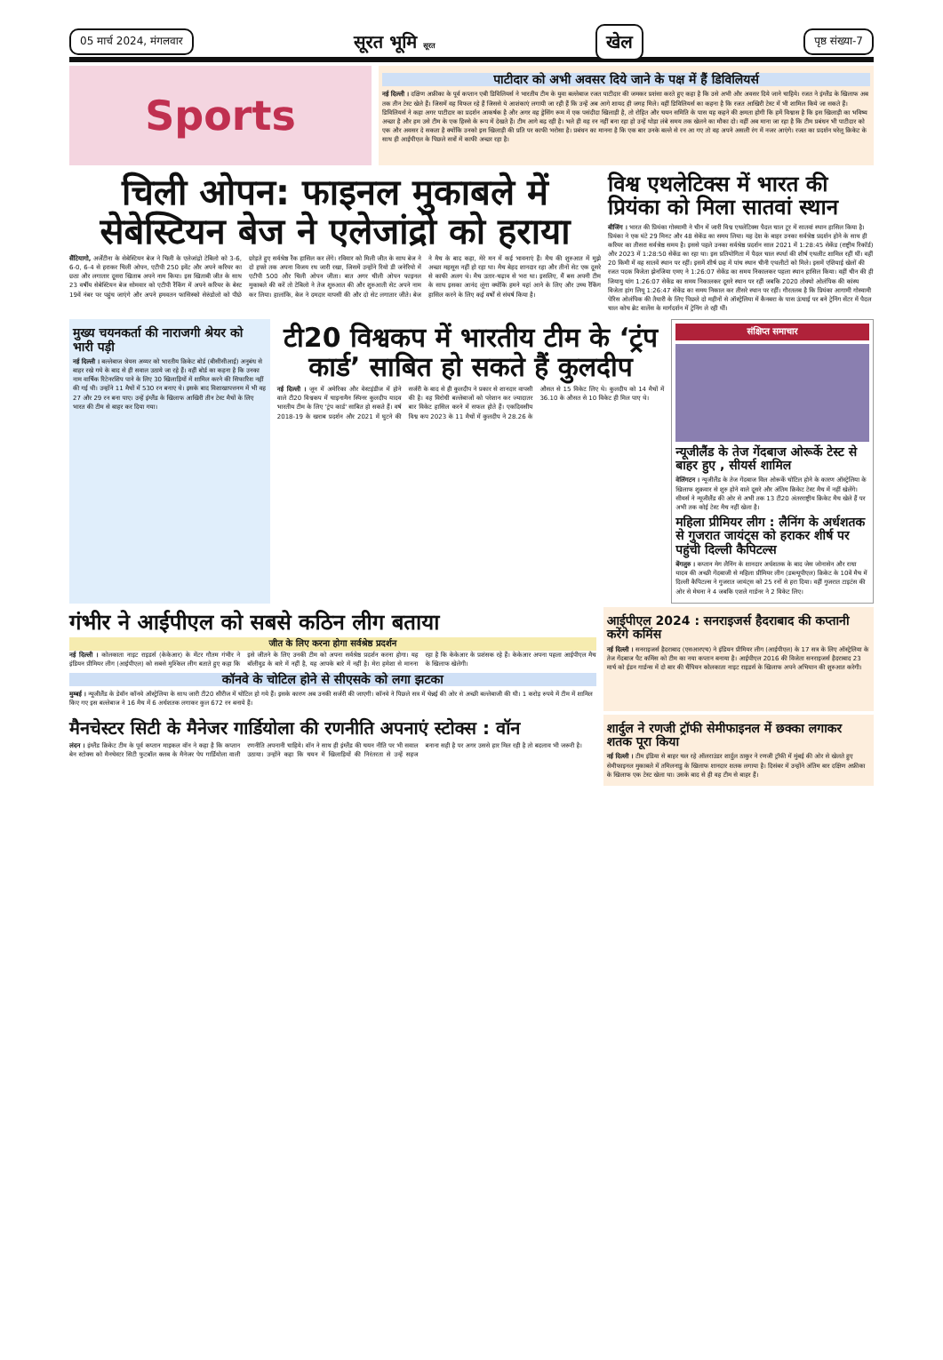05 मार्च 2024, मंगलवार सूरत भूमि सूरत खेल पृष्ठ संख्या-7
Sports
पाटीदार को अभी अवसर दिये जाने के पक्ष में हैं डिविलियर्स
नई दिल्ली । दक्षिण अफ्रीका के पूर्व कप्तान एबी डिविलियर्स ने भारतीय टीम के युवा बल्लेबाज रजत पाटीदार की जमकर प्रशंसा करते हुए कहा है कि उसे अभी और अवसर दिये जाने चाहिये। रजत ने इंग्लैंड के खिलाफ अब तक तीन टेस्ट खेले हैं। जिसमें वह विफल रहे हैं जिससे ये आशंकाएं लगायी जा रही हैं कि उन्हें अब आगे शायद ही जगह मिले। वहीं डिविलियर्स का कहना है कि रजत आखिरी टेस्ट में भी शामिल किये जा सकते हैं। डिविलियर्स ने कहा अगर पाटीदार का प्रदर्शन आकर्षक है और अगर वह ड्रेसिंग रूम में एक पसंदीदा खिलाड़ी है, तो रोहित और चयन समिति के पास यह कहने की क्षमता होगी कि हमें विश्वास है कि इस खिलाड़ी का भविष्य अच्छा है और हम उसे टीम के एक हिस्से के रूप में देखते हैं। टीम आगे बढ़ रही है। भले ही वह रन नहीं बना रहा हो उन्हें थोड़ा लंबे समय तक खेलने का मौका दो। वहीं अब माना जा रहा है कि टीम प्रबंधन भी पाटीदार को एक और अवसर दे सकता है क्योंकि उनको इस खिलाड़ी की प्रति पर काफी भरोसा है। प्रबंधन का मानना है कि एक बार उनके बल्ले से रन आ गए तो वह अपने असली रंग में नजर आएंगे। रजत का प्रदर्शन घरेलू क्रिकेट के साथ ही आईपीएल के पिछले सत्रों में काफी अच्छा रहा है।
चिली ओपन: फाइनल मुकाबले में सेबेस्टियन बेज ने एलेजांद्रो को हराया
सैंटियागो, अर्जेंटीना के सेबेस्टियन बेज ने चिली के एलेजांद्रो टेबिलो को 3-6, 6-0, 6-4 से हराकर चिली ओपन, एटीपी 250 इवेंट और अपने करियर का छठा और लगातार दूसरा खिताब अपने नाम किया। इस खिताबी जीत के साथ 23 वर्षीय सेबेस्टियन बेज सोमवार को एटीपी रैंकिंग में अपने करियर के बेस्ट 19वें नंबर पर पहुंच जाएंगे और अपने हमवतन फासिस्को सेरुंडोलो को पीछे छोड़ते हुए सर्वश्रेष्ठ रैंक हासिल कर लेंगे। रविवार को मिली जीत के साथ बेज ने दो हफ्ते तक अपना विजय रथ जारी रखा, जिसमें उन्होंने रियो डी जनेरियो में एटीपी 500 और चिली ओपन जीता। बात अगर चीली ओपन फाइनल मुकाबले की करें तो टेबिलो ने तेज शुरुआत की और शुरुआती सेट अपने नाम कर लिया। हालांकि, बेज ने दमदार वापसी की और दो सेट लगातार जीते। बेज ने मैच के बाद कहा, मेरे मन में कई भावनाएं हैं। मैच की शुरुआत में मुझे अच्छा महसूस नहीं हो रहा था। मैच बेहद शानदार रहा और तीनों सेट एक दूसरे से काफी अलग थे। मैच उतार-चढ़ाव से भरा था। इसलिए, मैं बस अपनी टीम के साथ इसका आनंद लूंगा क्योंकि हमने यहां आने के लिए और उच्च रैंकिंग हासिल करने के लिए कई वर्षों से संघर्ष किया है।
विश्व एथलेटिक्स में भारत की प्रियंका को मिला सातवां स्थान
बीजिंग । भारत की प्रियंका गोस्वामी ने चीन में जारी विश्व एथलेटिक्स पैदल चाल टूर में सातवां स्थान हासिल किया है। प्रियंका ने एक घंटे 29 मिनट और 48 सेकेंड का समय लिया। यह देश के बाहर उनका सर्वश्रेष्ठ प्रदर्शन होने के साथ ही करियर का तीसरा सर्वश्रेष्ठ समय है। इससे पहले उनका सर्वश्रेष्ठ प्रदर्शन साल 2021 में 1:28:45 सेकेंड (राष्ट्रीय रिकॉर्ड) और 2023 में 1:28:50 सेकेंड का रहा था। इस प्रतियोगिता में पैदल चाल स्पर्धा की शीर्ष एथलीट शामिल रहीं थीं। वहीं 20 किमी में वह सातवें स्थान पर रहीं। इसमें शीर्ष छह में पांच स्थान चीनी एथलीटों को मिले। इसमें एशियाई खेलों की रजत पदक विजेता झेनजिया एमए ने 1:26:07 सेकेंड का समय निकालकर पहला स्थान हासिल किया। वहीं चीन की ही जियायु यांग 1:26:07 सेकेंड का समय निकालकर दूसरे स्थान पर रहीं जबकि 2020 तोक्यो ओलंपिक की कांस्य विजेता हांग लियू 1:26:47 सेकेंड का समय निकाल कर तीसरे स्थान पर रहीं। गौरतलब है कि प्रियंका आगामी गोस्वामी पेरिस ओलंपिक की तैयारी के लिए पिछले दो महीनों से ऑस्ट्रेलिया में कैनबरा के पास ऊंचाई पर बने ट्रेनिंग सेंटर में पैदल चाल कोच ब्रेट वालेंस के मार्गदर्शन में ट्रेनिंग ले रही थीं।
मुख्य चयनकर्ता की नाराजगी श्रेयर को भारी पड़ी
नई दिल्ली । बल्लेबाज श्रेयस अय्यर को भारतीय क्रिकेट बोर्ड (बीसीसीआई) अनुबंध से बाहर रखे गये के बाद से ही सवाल उठाये जा रहे हैं। वहीं बोर्ड का कहना है कि उनका नाम वार्षिक रिटेनरशिप पाने के लिए 30 खिलाड़ियों में शामिल करने की सिफारिश नहीं की गई थी। उन्होंने 11 मैचों में 530 रन बनाए थे। इसके बाद विशाखापत्तनम में भी वह 27 और 29 रन बना पाए। उन्हें इंग्लैंड के खिलाफ आखिरी तीन टेस्ट मैचों के लिए भारत की टीम से बाहर कर दिया गया।
टी20 विश्वकप में भारतीय टीम के ‘ट्रंप कार्ड’ साबित हो सकते हैं कुलदीप
नई दिल्ली । जून में अमेरिका और वेस्टइंडीज में होने वाले टी20 विश्वकप में चाइनामैन स्पिनर कुलदीप यादव भारतीय टीम के लिए 'ट्रंप कार्ड' साबित हो सकते हैं। वर्ष 2018-19 के खराब प्रदर्शन और 2021 में घुटने की सर्जरी के बाद से ही कुलदीप ने प्रकार से शानदार वापसी की है। वह विरोधी बल्लेबाजों को परेशान कर ज्यादातर बार विकेट हासिल करने में सफल होते हैं। एकदिवसीय विश्व कप 2023 के 11 मैचों में कुलदीप ने 28.26 के औसत से 15 विकेट लिए थे। कुलदीप को 14 मैचों में 36.10 के औसत से 10 विकेट ही मिल पाए थे।
संक्षिप्त समाचार
न्यूजीलैंड के तेज गेंदबाज ओरूर्के टेस्ट से बाहर हुए , सीयर्स शामिल
वेलिंगटन । न्यूजीलैंड के तेज गेंदबाज विल ओरूर्के चोटिल होने के कारण ऑस्ट्रेलिया के खिलाफ शुक्रवार से शुरु होने वाले दूसरे और अंतिम क्रिकेट टेस्ट मैच में नहीं खेलेंगे। सीयर्स ने न्यूजीलैंड की ओर से अभी तक 13 टी20 अंतरराष्ट्रीय क्रिकेट मैच खेले हैं पर अभी तक कोई टेस्ट मैच नहीं खेला है।
महिला प्रीमियर लीग : लैनिंग के अर्धशतक से गुजरात जायंट्स को हराकर शीर्ष पर पहुंची दिल्ली कैपिटल्स
बेंगलुरु । कप्तान मेग लैनिंग के शानदार अर्धशतक के बाद जेस जोनासेन और राधा यादव की अच्छी गेंदबाजी से महिला प्रीमियर लीग (डब्ल्यूपीएल) क्रिकेट के 10वें मैच में दिल्ली कैपिटल्स ने गुजरात जायंट्स को 25 रनों से हरा दिया। वहीं गुजरात टाइटंस की ओर से मेघना ने 4 जबकि एशले गार्डनर ने 2 विकेट लिए।
गंभीर ने आईपीएल को सबसे कठिन लीग बताया
जीत के लिए करना होगा सर्वश्रेष्ठ प्रदर्शन
नई दिल्ली । कोलकाता नाइट राइडर्स (केकेआर) के मेंटर गौतम गंभीर ने इंडियन प्रीमियर लीग (आईपीएल) को सबसे मुश्किल लीग बताते हुए कहा कि इसे जीतने के लिए उनकी टीम को अपना सर्वश्रेष्ठ प्रदर्शन करना होगा। यह बॉलीवुड के बारे में नहीं है, यह आपके बारे में नहीं है। मेरा हमेशा से मानना रहा है कि केकेआर के प्रशंसक रहे हैं। केकेआर अपना पहला आईपीएल मैच के खिलाफ खेलेगी।
कॉनवे के चोटिल होने से सीएसके को लगा झटका
मुम्बई । न्यूजीलैंड के डेवॉन कॉनवे ऑस्ट्रेलिया के साथ जारी टी20 सीरीज में चोटिल हो गये हैं। इसके कारण अब उनकी सर्जरी की जाएगी। कॉनवे ने पिछले सत्र में चेन्नई की ओर से अच्छी बल्लेबाजी की थी। 1 करोड़ रुपये में टीम में शामिल किए गए इस बल्लेबाज ने 16 मैच में 6 अर्धशतक लगाकर कुल 672 रन बनाये हैं।
आईपीएल 2024 : सनराइजर्स हैदराबाद की कप्तानी करेंगे कमिंस
नई दिल्ली । सनराइजर्स हैदराबाद (एसआरएच) ने इंडियन प्रीमियर लीग (आईपीएल) के 17 सत्र के लिए ऑस्ट्रेलिया के तेज गेंदबाज पैट कमिंस को टीम का नया कप्तान बनाया है। आईपीएल 2016 की विजेता सनराइजर्स हैदराबाद 23 मार्च को ईडन गार्डन्स में दो बार की चैंपियन कोलकाता नाइट राइडर्स के खिलाफ अपने अभियान की शुरुआत करेगी।
मैनचेस्टर सिटी के मैनेजर गार्डियोला की रणनीति अपनाएं स्टोक्स : वॉन
लंदन । इंग्लैंड क्रिकेट टीम के पूर्व कप्तान माइकल वॉन ने कहा है कि कप्तान बेन स्टोक्स को मैनचेस्टर सिटी फुटबॉल क्लब के मैनेजर पेप गार्डियोला वाली रणनीति अपनानी चाहिये। वॉन ने साथ ही इंग्लैंड की चयन नीति पर भी सवाल उठाया। उन्होंने कहा कि चयन में खिलाड़ियों की निरंतरता से उन्हें सहज बनाना सही है पर अगर उससे हार मिल रही है तो बदलाव भी जरूरी है।
शार्दुल ने रणजी ट्रॉफी सेमीफाइनल में छक्का लगाकर शतक पूरा किया
नई दिल्ली । टीम इंडिया से बाहर चल रहे ऑलराउंडर शार्दुल ठाकुर ने रणजी ट्रॉफी में मुंबई की ओर से खेलते हुए सेमीफाइनल मुकाबले में तमिलनाडु के खिलाफ शानदार शतक लगाया है। दिसंबर में उन्होंने अंतिम बार दक्षिण अफ्रीका के खिलाफ एक टेस्ट खेला था। उसके बाद से ही वह टीम से बाहर हैं।